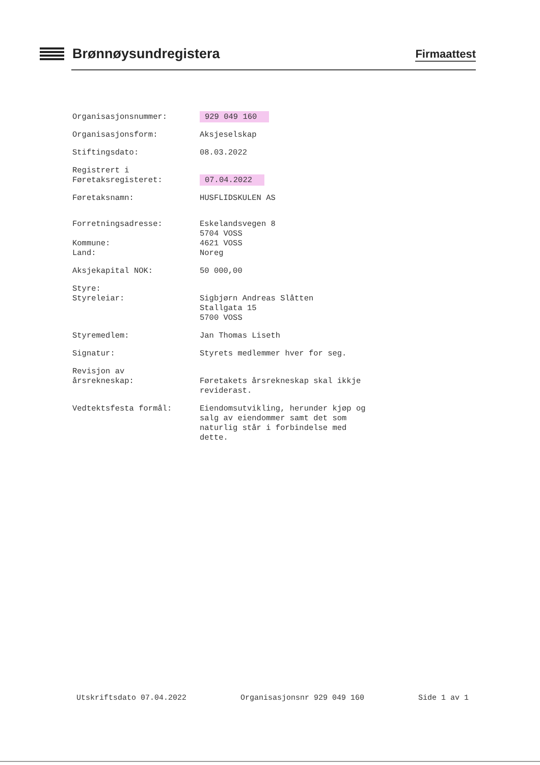Brønnøysundregistera
Firmaattest
| Organisasjonsnummer: | 929 049 160 |
| Organisasjonsform: | Aksjeselskap |
| Stiftingsdato: | 08.03.2022 |
| Registrert i Føretaksregisteret: | 07.04.2022 |
| Føretaksnamn: | HUSFLIDSKULEN AS |
| Forretningsadresse: Kommune: Land: | Eskelandsvegen 8 5704 VOSS 4621 VOSS Noreg |
| Aksjekapital NOK: | 50 000,00 |
| Styre: Styreleiar: | Sigbjørn Andreas Slåtten Stallgata 15 5700 VOSS |
| Styremedlem: | Jan Thomas Liseth |
| Signatur: | Styrets medlemmer hver for seg. |
| Revisjon av årsrekneskap: | Føretakets årsrekneskap skal ikkje reviderast. |
| Vedtektsfesta formål: | Eiendomsutvikling, herunder kjøp og salg av eiendommer samt det som naturlig står i forbindelse med dette. |
Utskriftsdato 07.04.2022 Organisasjonsnr 929 049 160 Side 1 av 1